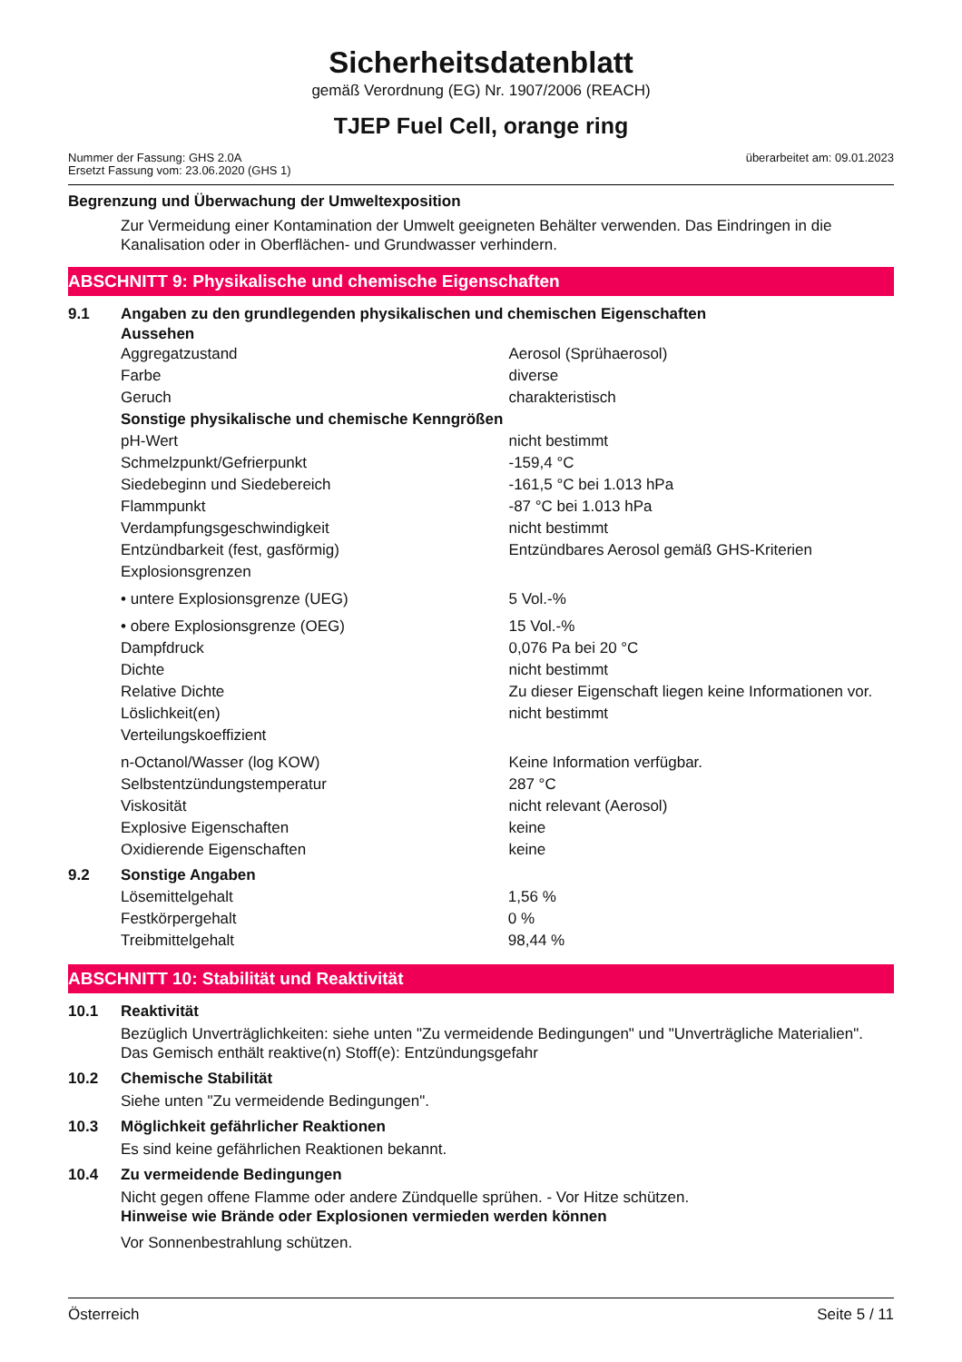Sicherheitsdatenblatt
gemäß Verordnung (EG) Nr. 1907/2006 (REACH)
TJEP Fuel Cell, orange ring
Nummer der Fassung: GHS 2.0A
Ersetzt Fassung vom: 23.06.2020 (GHS 1)
überarbeitet am: 09.01.2023
Begrenzung und Überwachung der Umweltexposition
Zur Vermeidung einer Kontamination der Umwelt geeigneten Behälter verwenden. Das Eindringen in die Kanalisation oder in Oberflächen- und Grundwasser verhindern.
ABSCHNITT 9: Physikalische und chemische Eigenschaften
9.1 Angaben zu den grundlegenden physikalischen und chemischen Eigenschaften
Aussehen
| Aggregatzustand | Aerosol (Sprühaerosol) |
| Farbe | diverse |
| Geruch | charakteristisch |
| Sonstige physikalische und chemische Kenngrößen | |
| pH-Wert | nicht bestimmt |
| Schmelzpunkt/Gefrierpunkt | -159,4 °C |
| Siedebeginn und Siedebereich | -161,5 °C bei 1.013 hPa |
| Flammpunkt | -87 °C bei 1.013 hPa |
| Verdampfungsgeschwindigkeit | nicht bestimmt |
| Entzündbarkeit (fest, gasförmig) | Entzündbares Aerosol gemäß GHS-Kriterien |
| Explosionsgrenzen | |
| • untere Explosionsgrenze (UEG) | 5 Vol.-% |
| • obere Explosionsgrenze (OEG) | 15 Vol.-% |
| Dampfdruck | 0,076 Pa bei 20 °C |
| Dichte | nicht bestimmt |
| Relative Dichte | Zu dieser Eigenschaft liegen keine Informationen vor. |
| Löslichkeit(en) | nicht bestimmt |
| Verteilungskoeffizient | |
| n-Octanol/Wasser (log KOW) | Keine Information verfügbar. |
| Selbstentzündungstemperatur | 287 °C |
| Viskosität | nicht relevant (Aerosol) |
| Explosive Eigenschaften | keine |
| Oxidierende Eigenschaften | keine |
9.2 Sonstige Angaben
| Lösemittelgehalt | 1,56 % |
| Festkörpergehalt | 0 % |
| Treibmittelgehalt | 98,44 % |
ABSCHNITT 10: Stabilität und Reaktivität
10.1 Reaktivität
Bezüglich Unverträglichkeiten: siehe unten "Zu vermeidende Bedingungen" und "Unverträgliche Materialien".
Das Gemisch enthält reaktive(n) Stoff(e): Entzündungsgefahr
10.2 Chemische Stabilität
Siehe unten "Zu vermeidende Bedingungen".
10.3 Möglichkeit gefährlicher Reaktionen
Es sind keine gefährlichen Reaktionen bekannt.
10.4 Zu vermeidende Bedingungen
Nicht gegen offene Flamme oder andere Zündquelle sprühen. - Vor Hitze schützen.
Hinweise wie Brände oder Explosionen vermieden werden können
Vor Sonnenbestrahlung schützen.
Österreich Seite 5 / 11